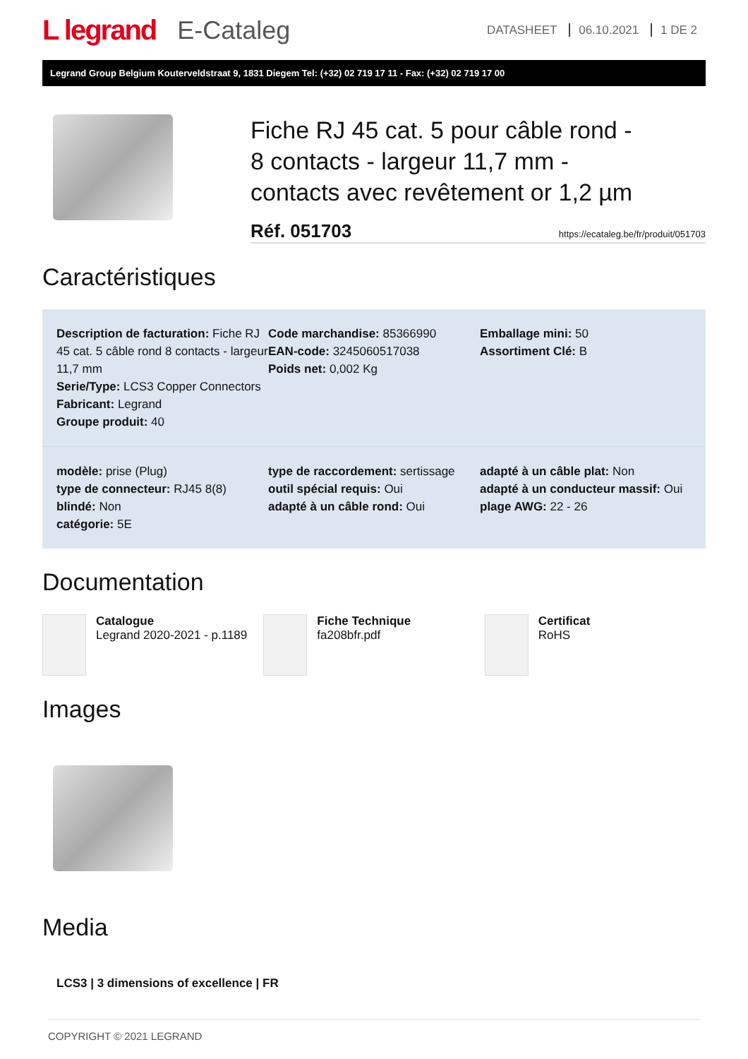L legrand E-Cataleg
DATASHEET 06.10.2021 1 DE 2
Legrand Group Belgium Kouterveldstraat 9, 1831 Diegem Tel: (+32) 02 719 17 11 - Fax: (+32) 02 719 17 00
Fiche RJ 45 cat. 5 pour câble rond -
8 contacts - largeur 11,7 mm -
contacts avec revêtement or 1,2 µm
Réf. 051703 https://ecataleg.be/fr/produit/051703
Caractéristiques
Description de facturation: Fiche RJ 45 cat. 5 câble rond 8 contacts - largeur 11,7 mm
Serie/Type: LCS3 Copper Connectors
Fabricant: Legrand
Groupe produit: 40
Code marchandise: 85366990
EAN-code: 3245060517038
Poids net: 0,002 Kg
Emballage mini: 50
Assortiment Clé: B
modèle: prise (Plug)
type de connecteur: RJ45 8(8)
blindé: Non
catégorie: 5E
type de raccordement: sertissage
outil spécial requis: Oui
adapté à un câble rond: Oui
adapté à un câble plat: Non
adapté à un conducteur massif: Oui
plage AWG: 22 - 26
Documentation
Catalogue
Legrand 2020-2021 - p.1189
Fiche Technique
fa208bfr.pdf
Certificat
RoHS
Images
Media
LCS3 | 3 dimensions of excellence | FR
COPYRIGHT © 2021 LEGRAND